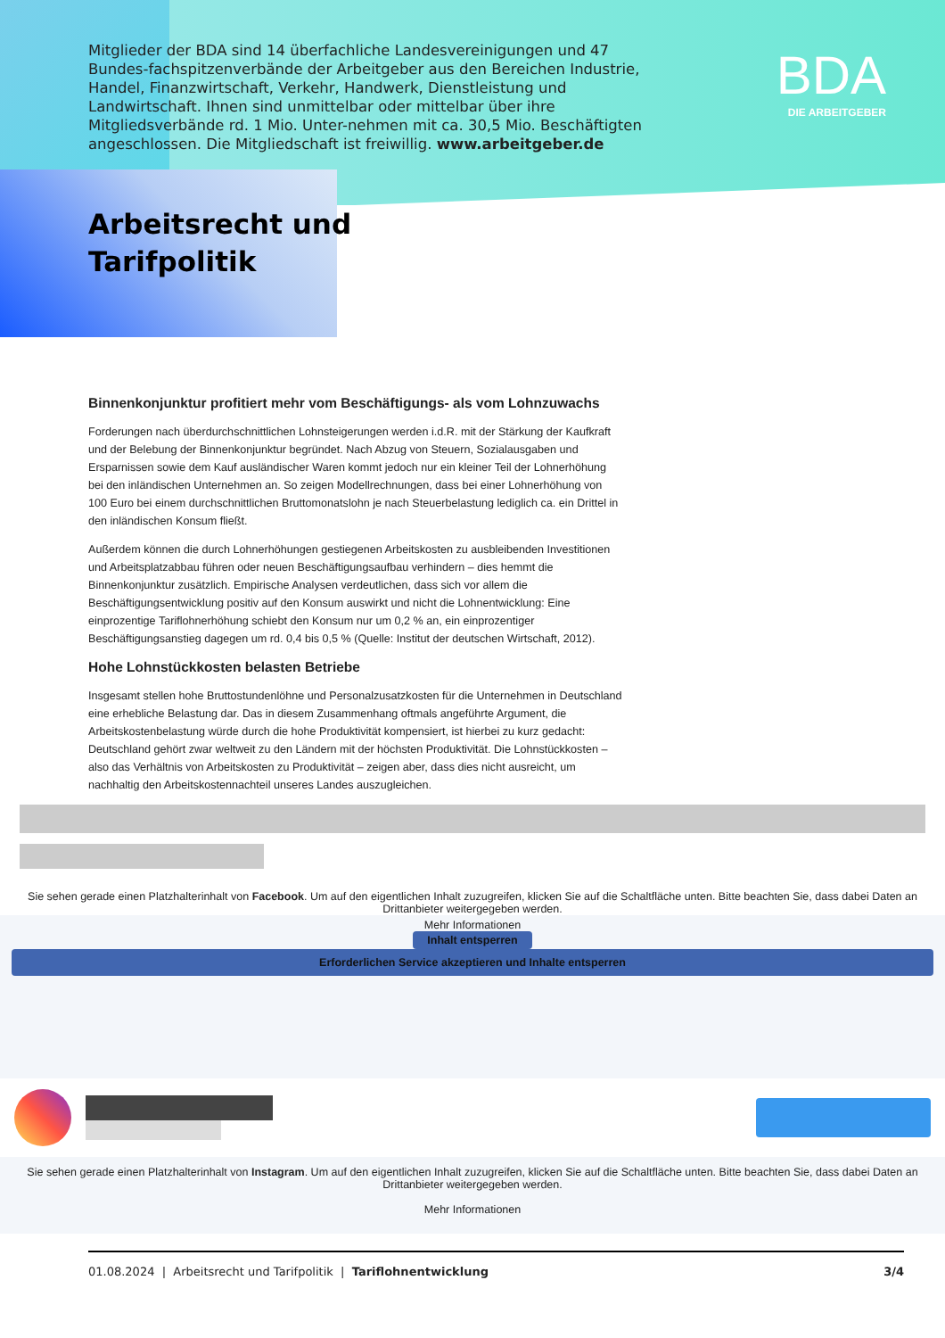Mitglieder der BDA sind 14 überfachliche Landesvereinigungen und 47 Bundes-fachspitzenverbände der Arbeitgeber aus den Bereichen Industrie, Handel, Finanzwirtschaft, Verkehr, Handwerk, Dienstleistung und Landwirtschaft. Ihnen sind unmittelbar oder mittelbar über ihre Mitgliedsverbände rd. 1 Mio. Unter-nehmen mit ca. 30,5 Mio. Beschäftigten angeschlossen. Die Mitgliedschaft ist freiwillig. www.arbeitgeber.de
BDA
DIE ARBEITGEBER
Arbeitsrecht und
Tarifpolitik
Binnenkonjunktur profitiert mehr vom Beschäftigungs- als vom Lohnzuwachs
Forderungen nach überdurchschnittlichen Lohnsteigerungen werden i.d.R. mit der Stärkung der Kaufkraft und der Belebung der Binnenkonjunktur begründet. Nach Abzug von Steuern, Sozialausgaben und Ersparnissen sowie dem Kauf ausländischer Waren kommt jedoch nur ein kleiner Teil der Lohnerhöhung bei den inländischen Unternehmen an. So zeigen Modellrechnungen, dass bei einer Lohnerhöhung von 100 Euro bei einem durchschnittlichen Bruttomonatslohn je nach Steuerbelastung lediglich ca. ein Drittel in den inländischen Konsum fließt.
Außerdem können die durch Lohnerhöhungen gestiegenen Arbeitskosten zu ausbleibenden Investitionen und Arbeitsplatzabbau führen oder neuen Beschäftigungsaufbau verhindern – dies hemmt die Binnenkonjunktur zusätzlich. Empirische Analysen verdeutlichen, dass sich vor allem die Beschäftigungsentwicklung positiv auf den Konsum auswirkt und nicht die Lohnentwicklung: Eine einprozentige Tariflohnerhöhung schiebt den Konsum nur um 0,2 % an, ein einprozentiger Beschäftigungsanstieg dagegen um rd. 0,4 bis 0,5 % (Quelle: Institut der deutschen Wirtschaft, 2012).
Hohe Lohnstückkosten belasten Betriebe
Insgesamt stellen hohe Bruttostundenlöhne und Personalzusatzkosten für die Unternehmen in Deutschland eine erhebliche Belastung dar. Das in diesem Zusammenhang oftmals angeführte Argument, die Arbeitskostenbelastung würde durch die hohe Produktivität kompensiert, ist hierbei zu kurz gedacht: Deutschland gehört zwar weltweit zu den Ländern mit der höchsten Produktivität. Die Lohnstückkosten – also das Verhältnis von Arbeitskosten zu Produktivität – zeigen aber, dass dies nicht ausreicht, um nachhaltig den Arbeitskostennachteil unseres Landes auszugleichen.
Sie sehen gerade einen Platzhalterinhalt von Facebook. Um auf den eigentlichen Inhalt zuzugreifen, klicken Sie auf die Schaltfläche unten. Bitte beachten Sie, dass dabei Daten an Drittanbieter weitergegeben werden.
Mehr Informationen
Inhalt entsperren
Erforderlichen Service akzeptieren und Inhalte entsperren
Sie sehen gerade einen Platzhalterinhalt von Instagram. Um auf den eigentlichen Inhalt zuzugreifen, klicken Sie auf die Schaltfläche unten. Bitte beachten Sie, dass dabei Daten an Drittanbieter weitergegeben werden.
Mehr Informationen
01.08.2024 | Arbeitsrecht und Tarifpolitik | Tariflohnentwicklung 3/4